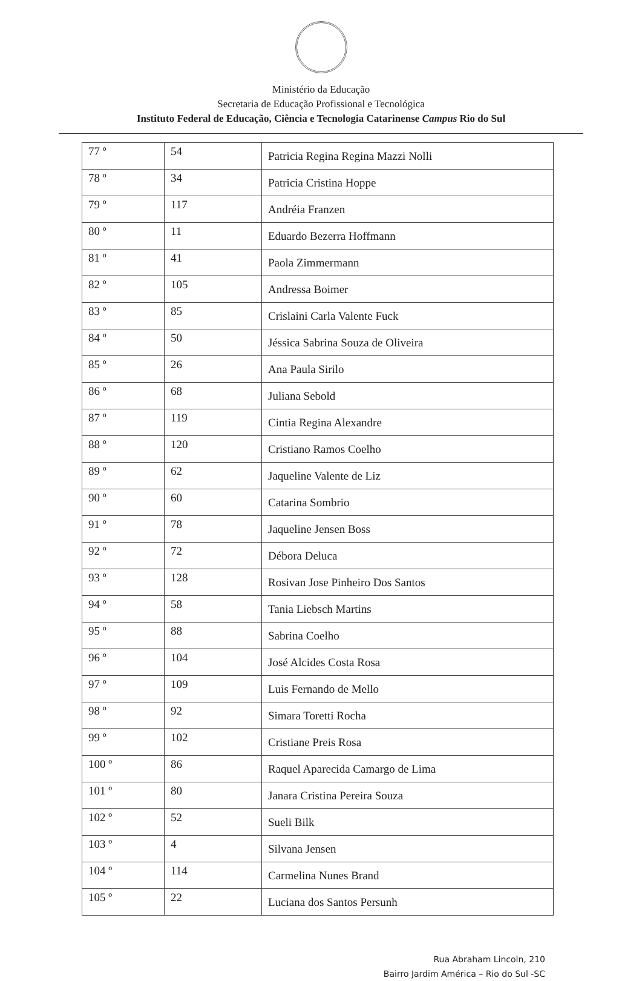Ministério da Educação
Secretaria de Educação Profissional e Tecnológica
Instituto Federal de Educação, Ciência e Tecnologia Catarinense Campus Rio do Sul
| 77 º | 54 | Patricia Regina Regina Mazzi Nolli |
| 78 º | 34 | Patricia Cristina Hoppe |
| 79 º | 117 | Andréia Franzen |
| 80 º | 11 | Eduardo Bezerra Hoffmann |
| 81 º | 41 | Paola Zimmermann |
| 82 º | 105 | Andressa Boimer |
| 83 º | 85 | Crislaini Carla Valente Fuck |
| 84 º | 50 | Jéssica Sabrina Souza de Oliveira |
| 85 º | 26 | Ana Paula Sirilo |
| 86 º | 68 | Juliana Sebold |
| 87 º | 119 | Cintia Regina Alexandre |
| 88 º | 120 | Cristiano Ramos Coelho |
| 89 º | 62 | Jaqueline Valente de Liz |
| 90 º | 60 | Catarina Sombrio |
| 91 º | 78 | Jaqueline Jensen Boss |
| 92 º | 72 | Débora Deluca |
| 93 º | 128 | Rosivan Jose Pinheiro Dos Santos |
| 94 º | 58 | Tania Liebsch Martins |
| 95 º | 88 | Sabrina Coelho |
| 96 º | 104 | José Alcides Costa Rosa |
| 97 º | 109 | Luis Fernando de Mello |
| 98 º | 92 | Simara Toretti Rocha |
| 99 º | 102 | Cristiane Preis Rosa |
| 100 º | 86 | Raquel Aparecida Camargo de Lima |
| 101 º | 80 | Janara Cristina Pereira Souza |
| 102 º | 52 | Sueli Bilk |
| 103 º | 4 | Silvana Jensen |
| 104 º | 114 | Carmelina Nunes Brand |
| 105 º | 22 | Luciana dos Santos Persunh |
Rua Abraham Lincoln, 210
Bairro Jardim América – Rio do Sul -SC